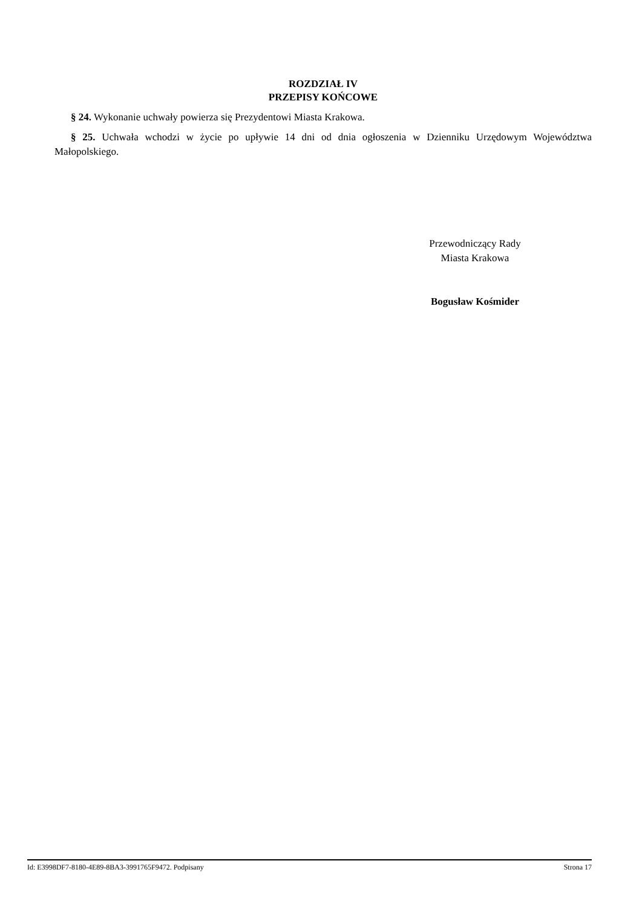ROZDZIAŁ IV
PRZEPISY KOŃCOWE
§ 24. Wykonanie uchwały powierza się Prezydentowi Miasta Krakowa.
§ 25. Uchwała wchodzi w życie po upływie 14 dni od dnia ogłoszenia w Dzienniku Urzędowym Województwa Małopolskiego.
Przewodniczący Rady
Miasta Krakowa
Bogusław Kośmider
Id: E3998DF7-8180-4E89-8BA3-3991765F9472. Podpisany Strona 17